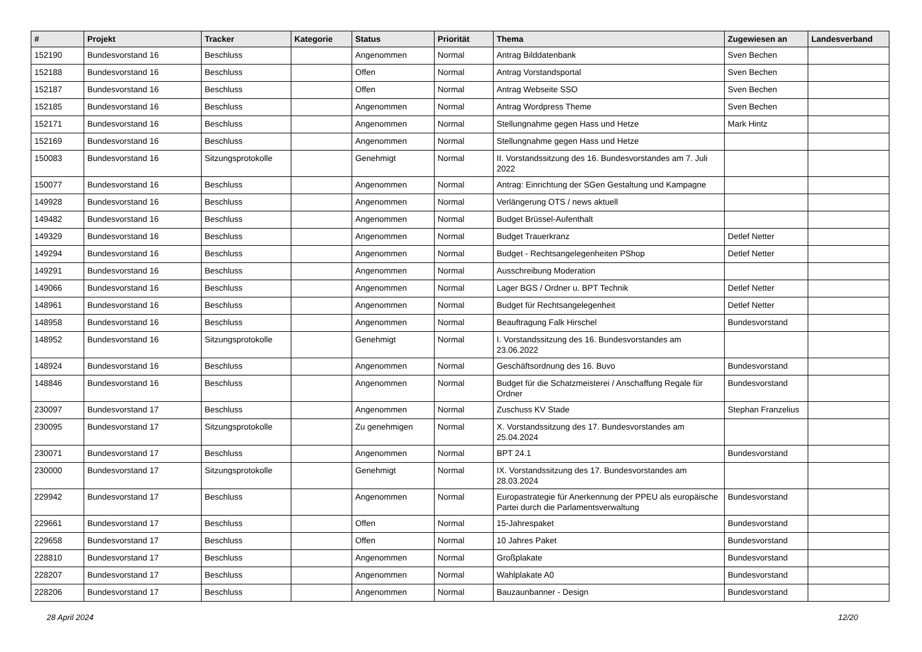| # | Projekt | Tracker | Kategorie | Status | Priorität | Thema | Zugewiesen an | Landesverband |
| --- | --- | --- | --- | --- | --- | --- | --- | --- |
| 152190 | Bundesvorstand 16 | Beschluss | | Angenommen | Normal | Antrag Bilddatenbank | Sven Bechen | |
| 152188 | Bundesvorstand 16 | Beschluss | | Offen | Normal | Antrag Vorstandsportal | Sven Bechen | |
| 152187 | Bundesvorstand 16 | Beschluss | | Offen | Normal | Antrag Webseite SSO | Sven Bechen | |
| 152185 | Bundesvorstand 16 | Beschluss | | Angenommen | Normal | Antrag Wordpress Theme | Sven Bechen | |
| 152171 | Bundesvorstand 16 | Beschluss | | Angenommen | Normal | Stellungnahme gegen Hass und Hetze | Mark Hintz | |
| 152169 | Bundesvorstand 16 | Beschluss | | Angenommen | Normal | Stellungnahme gegen Hass und Hetze | | |
| 150083 | Bundesvorstand 16 | Sitzungsprotokolle | | Genehmigt | Normal | II. Vorstandssitzung des 16. Bundesvorstandes am 7. Juli 2022 | | |
| 150077 | Bundesvorstand 16 | Beschluss | | Angenommen | Normal | Antrag: Einrichtung der SGen Gestaltung und Kampagne | | |
| 149928 | Bundesvorstand 16 | Beschluss | | Angenommen | Normal | Verlängerung OTS / news aktuell | | |
| 149482 | Bundesvorstand 16 | Beschluss | | Angenommen | Normal | Budget Brüssel-Aufenthalt | | |
| 149329 | Bundesvorstand 16 | Beschluss | | Angenommen | Normal | Budget Trauerkranz | Detlef Netter | |
| 149294 | Bundesvorstand 16 | Beschluss | | Angenommen | Normal | Budget - Rechtsangelegenheiten PShop | Detlef Netter | |
| 149291 | Bundesvorstand 16 | Beschluss | | Angenommen | Normal | Ausschreibung Moderation | | |
| 149066 | Bundesvorstand 16 | Beschluss | | Angenommen | Normal | Lager BGS / Ordner u. BPT Technik | Detlef Netter | |
| 148961 | Bundesvorstand 16 | Beschluss | | Angenommen | Normal | Budget für Rechtsangelegenheit | Detlef Netter | |
| 148958 | Bundesvorstand 16 | Beschluss | | Angenommen | Normal | Beauftragung Falk Hirschel | Bundesvorstand | |
| 148952 | Bundesvorstand 16 | Sitzungsprotokolle | | Genehmigt | Normal | I. Vorstandssitzung des 16. Bundesvorstandes am 23.06.2022 | | |
| 148924 | Bundesvorstand 16 | Beschluss | | Angenommen | Normal | Geschäftsordnung des 16. Buvo | Bundesvorstand | |
| 148846 | Bundesvorstand 16 | Beschluss | | Angenommen | Normal | Budget für die Schatzmeisterei / Anschaffung Regale für Ordner | Bundesvorstand | |
| 230097 | Bundesvorstand 17 | Beschluss | | Angenommen | Normal | Zuschuss KV Stade | Stephan Franzelius | |
| 230095 | Bundesvorstand 17 | Sitzungsprotokolle | | Zu genehmigen | Normal | X. Vorstandssitzung des 17. Bundesvorstandes am 25.04.2024 | | |
| 230071 | Bundesvorstand 17 | Beschluss | | Angenommen | Normal | BPT 24.1 | Bundesvorstand | |
| 230000 | Bundesvorstand 17 | Sitzungsprotokolle | | Genehmigt | Normal | IX. Vorstandssitzung des 17. Bundesvorstandes am 28.03.2024 | | |
| 229942 | Bundesvorstand 17 | Beschluss | | Angenommen | Normal | Europastrategie für Anerkennung der PPEU als europäische Partei durch die Parlamentsverwaltung | Bundesvorstand | |
| 229661 | Bundesvorstand 17 | Beschluss | | Offen | Normal | 15-Jahrespaket | Bundesvorstand | |
| 229658 | Bundesvorstand 17 | Beschluss | | Offen | Normal | 10 Jahres Paket | Bundesvorstand | |
| 228810 | Bundesvorstand 17 | Beschluss | | Angenommen | Normal | Großplakate | Bundesvorstand | |
| 228207 | Bundesvorstand 17 | Beschluss | | Angenommen | Normal | Wahlplakate A0 | Bundesvorstand | |
| 228206 | Bundesvorstand 17 | Beschluss | | Angenommen | Normal | Bauzaunbanner - Design | Bundesvorstand | |
28 April 2024 12/20